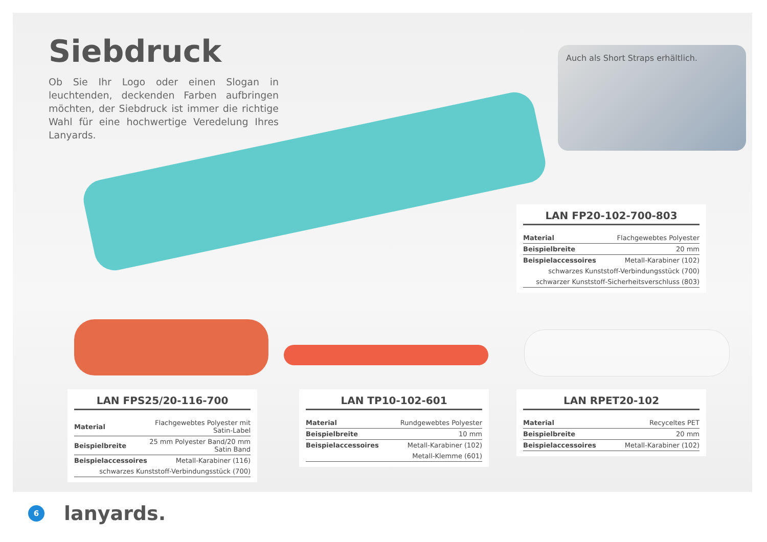Siebdruck
Ob Sie Ihr Logo oder einen Slogan in leuchtenden, deckenden Farben aufbringen möchten, der Siebdruck ist immer die richtige Wahl für eine hochwertige Veredelung Ihres Lanyards.
Auch als Short Straps erhältlich.
LAN FP20-102-700-803
| Material | Flachgewebtes Polyester |
| Beispielbreite | 20 mm |
| Beispielaccessoires | Metall-Karabiner (102) |
| schwarzes Kunststoff-Verbindungsstück (700) | |
| schwarzer Kunststoff-Sicherheitsverschluss (803) | |
LAN FPS25/20-116-700
| Material | Flachgewebtes Polyester mit Satin-Label |
| Beispielbreite | 25 mm Polyester Band/20 mm Satin Band |
| Beispielaccessoires | Metall-Karabiner (116) |
| schwarzes Kunststoff-Verbindungsstück (700) | |
LAN TP10-102-601
| Material | Rundgewebtes Polyester |
| Beispielbreite | 10 mm |
| Beispielaccessoires | Metall-Karabiner (102) |
| Metall-Klemme (601) | |
LAN RPET20-102
| Material | Recyceltes PET |
| Beispielbreite | 20 mm |
| Beispielaccessoires | Metall-Karabiner (102) |
6
lanyards.